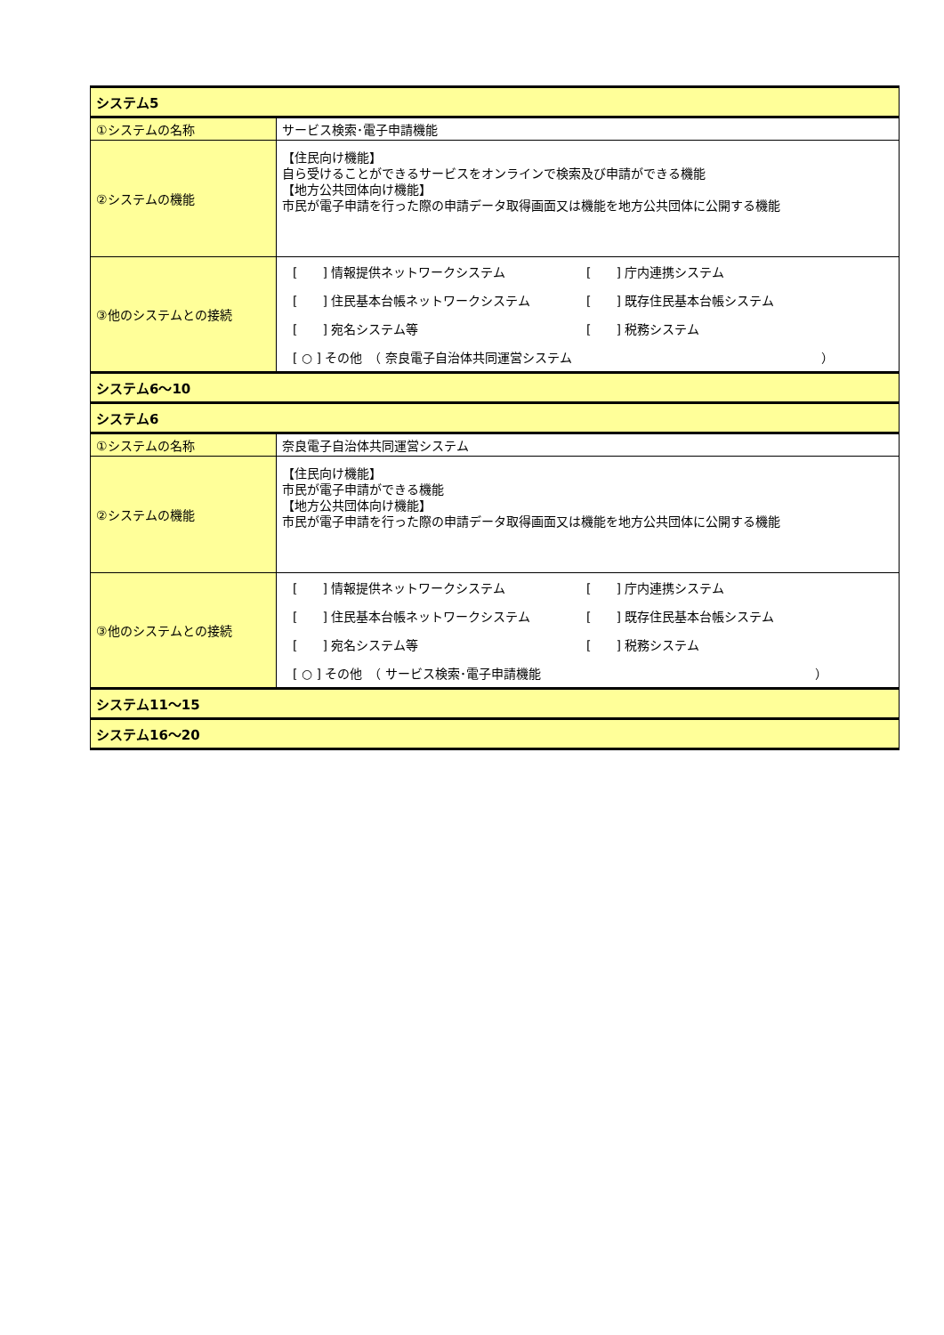| システム5 | |
| ①システムの名称 | サービス検索･電子申請機能 |
| ②システムの機能 | 【住民向け機能】 自ら受けることができるサービスをオンラインで検索及び申請ができる機能 【地方公共団体向け機能】 市民が電子申請を行った際の申請データ取得画面又は機能を地方公共団体に公開する機能 |
| ③他のシステムとの接続 | [ ] 情報提供ネットワークシステム [ ] 庁内連携システム [ ] 住民基本台帳ネットワークシステム [ ] 既存住民基本台帳システム [ ] 宛名システム等 [ ] 税務システム [ ○ ] その他 （ 奈良電子自治体共同運営システム ） |
| システム6～10 | |
| システム6 | |
| ①システムの名称 | 奈良電子自治体共同運営システム |
| ②システムの機能 | 【住民向け機能】 市民が電子申請ができる機能 【地方公共団体向け機能】 市民が電子申請を行った際の申請データ取得画面又は機能を地方公共団体に公開する機能 |
| ③他のシステムとの接続 | [ ] 情報提供ネットワークシステム [ ] 庁内連携システム [ ] 住民基本台帳ネットワークシステム [ ] 既存住民基本台帳システム [ ] 宛名システム等 [ ] 税務システム [ ○ ] その他 （ サービス検索･電子申請機能 ） |
| システム11～15 | |
| システム16～20 | |